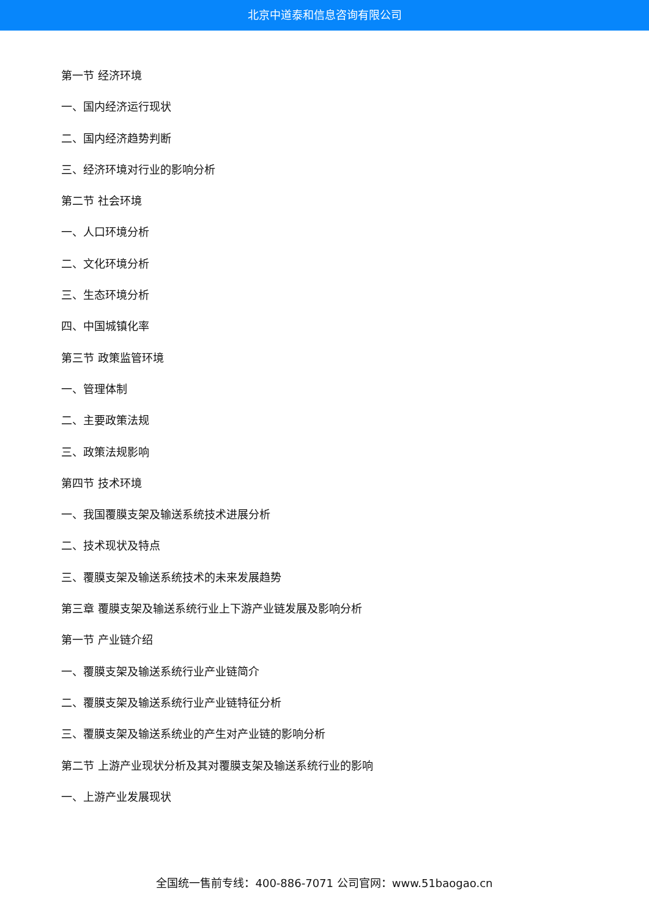北京中道泰和信息咨询有限公司
第一节 经济环境
一、国内经济运行现状
二、国内经济趋势判断
三、经济环境对行业的影响分析
第二节 社会环境
一、人口环境分析
二、文化环境分析
三、生态环境分析
四、中国城镇化率
第三节 政策监管环境
一、管理体制
二、主要政策法规
三、政策法规影响
第四节 技术环境
一、我国覆膜支架及输送系统技术进展分析
二、技术现状及特点
三、覆膜支架及输送系统技术的未来发展趋势
第三章 覆膜支架及输送系统行业上下游产业链发展及影响分析
第一节 产业链介绍
一、覆膜支架及输送系统行业产业链简介
二、覆膜支架及输送系统行业产业链特征分析
三、覆膜支架及输送系统业的产生对产业链的影响分析
第二节 上游产业现状分析及其对覆膜支架及输送系统行业的影响
一、上游产业发展现状
全国统一售前专线：400-886-7071 公司官网：www.51baogao.cn